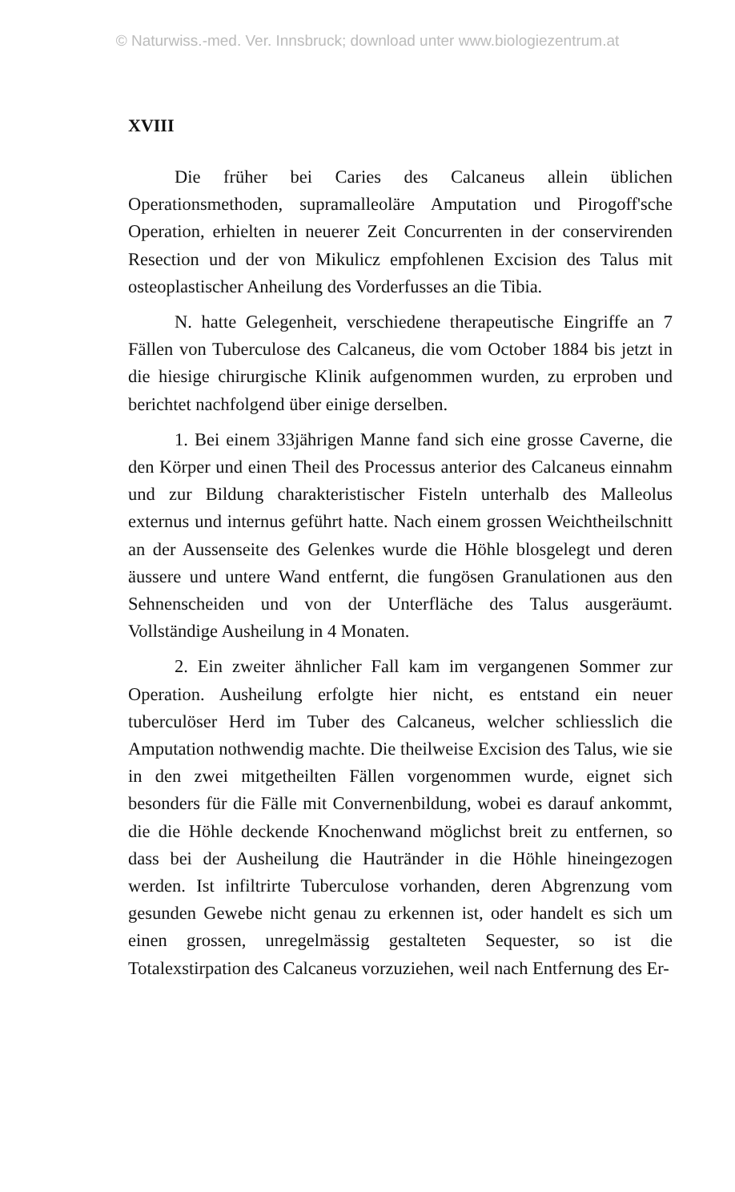© Naturwiss.-med. Ver. Innsbruck; download unter www.biologiezentrum.at
XVIII
Die früher bei Caries des Calcaneus allein üblichen Operationsmethoden, supramalleoläre Amputation und Pirogoff'sche Operation, erhielten in neuerer Zeit Concurrenten in der conservirenden Resection und der von Mikulicz empfohlenen Excision des Talus mit osteoplastischer Anheilung des Vorderfusses an die Tibia.
N. hatte Gelegenheit, verschiedene therapeutische Eingriffe an 7 Fällen von Tuberculose des Calcaneus, die vom October 1884 bis jetzt in die hiesige chirurgische Klinik aufgenommen wurden, zu erproben und berichtet nachfolgend über einige derselben.
1. Bei einem 33jährigen Manne fand sich eine grosse Caverne, die den Körper und einen Theil des Processus anterior des Calcaneus einnahm und zur Bildung charakteristischer Fisteln unterhalb des Malleolus externus und internus geführt hatte. Nach einem grossen Weichtheilschnitt an der Aussenseite des Gelenkes wurde die Höhle blosgelegt und deren äussere und untere Wand entfernt, die fungösen Granulationen aus den Sehnenscheiden und von der Unterfläche des Talus ausgeräumt. Vollständige Ausheilung in 4 Monaten.
2. Ein zweiter ähnlicher Fall kam im vergangenen Sommer zur Operation. Ausheilung erfolgte hier nicht, es entstand ein neuer tuberculöser Herd im Tuber des Calcaneus, welcher schliesslich die Amputation nothwendig machte. Die theilweise Excision des Talus, wie sie in den zwei mitgetheilten Fällen vorgenommen wurde, eignet sich besonders für die Fälle mit Convernenbildung, wobei es darauf ankommt, die die Höhle deckende Knochenwand möglichst breit zu entfernen, so dass bei der Ausheilung die Hautränder in die Höhle hineingezogen werden. Ist infiltrirte Tuberculose vorhanden, deren Abgrenzung vom gesunden Gewebe nicht genau zu erkennen ist, oder handelt es sich um einen grossen, unregelmässig gestalteten Sequester, so ist die Totalexstirpation des Calcaneus vorzuziehen, weil nach Entfernung des Er-